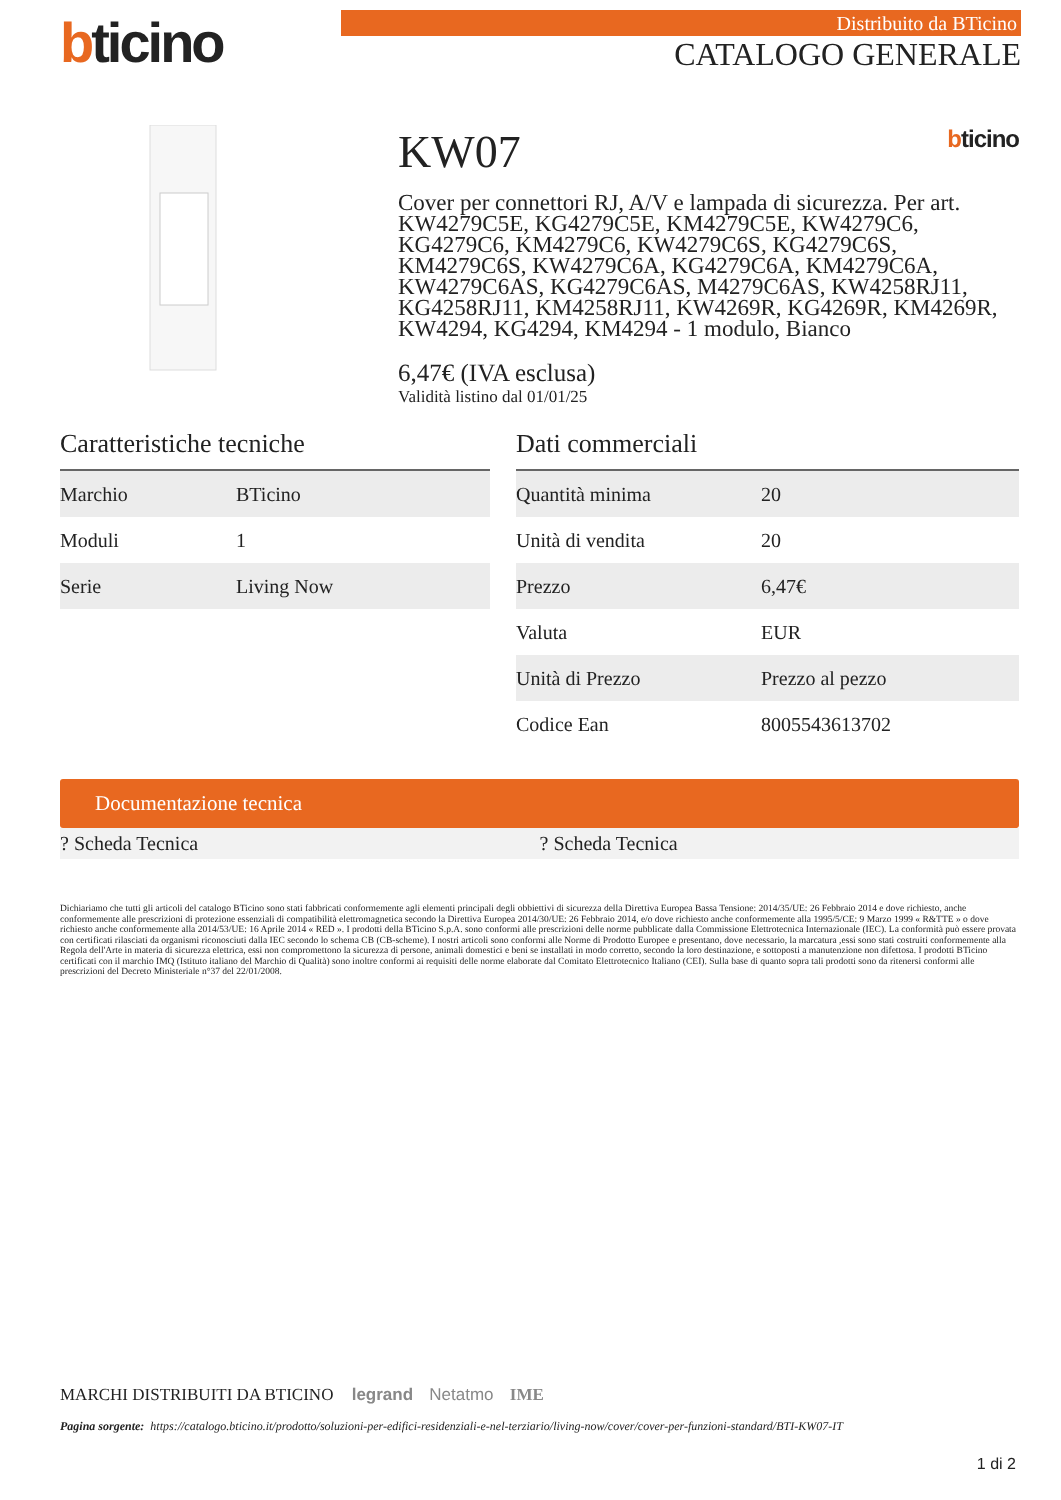bticino
Distribuito da BTicino
CATALOGO GENERALE
KW07 bticino
Cover per connettori RJ, A/V e lampada di sicurezza. Per art. KW4279C5E, KG4279C5E, KM4279C5E, KW4279C6, KG4279C6, KM4279C6, KW4279C6S, KG4279C6S, KM4279C6S, KW4279C6A, KG4279C6A, KM4279C6A, KW4279C6AS, KG4279C6AS, M4279C6AS, KW4258RJ11, KG4258RJ11, KM4258RJ11, KW4269R, KG4269R, KM4269R, KW4294, KG4294, KM4294 - 1 modulo, Bianco
6,47€ (IVA esclusa)
Validità listino dal 01/01/25
Caratteristiche tecniche
| Marchio | BTicino |
| Moduli | 1 |
| Serie | Living Now |
Dati commerciali
| Quantità minima | 20 |
| Unità di vendita | 20 |
| Prezzo | 6,47€ |
| Valuta | EUR |
| Unità di Prezzo | Prezzo al pezzo |
| Codice Ean | 8005543613702 |
Documentazione tecnica
? Scheda Tecnica ? Scheda Tecnica
Dichiariamo che tutti gli articoli del catalogo BTicino sono stati fabbricati conformemente agli elementi principali degli obbiettivi di sicurezza della Direttiva Europea Bassa Tensione: 2014/35/UE: 26 Febbraio 2014 e dove richiesto, anche conformemente alle prescrizioni di protezione essenziali di compatibilità elettromagnetica secondo la Direttiva Europea 2014/30/UE: 26 Febbraio 2014, e/o dove richiesto anche conformemente alla 1995/5/CE: 9 Marzo 1999 « R&TTE » o dove richiesto anche conformemente alla 2014/53/UE: 16 Aprile 2014 « RED ». I prodotti della BTicino S.p.A. sono conformi alle prescrizioni delle norme pubblicate dalla Commissione Elettrotecnica Internazionale (IEC). La conformità può essere provata con certificati rilasciati da organismi riconosciuti dalla IEC secondo lo schema CB (CB-scheme). I nostri articoli sono conformi alle Norme di Prodotto Europee e presentano, dove necessario, la marcatura ,essi sono stati costruiti conformemente alla Regola dell'Arte in materia di sicurezza elettrica, essi non compromettono la sicurezza di persone, animali domestici e beni se installati in modo corretto, secondo la loro destinazione, e sottoposti a manutenzione non difettosa. I prodotti BTicino certificati con il marchio IMQ (Istituto italiano del Marchio di Qualità) sono inoltre conformi ai requisiti delle norme elaborate dal Comitato Elettrotecnico Italiano (CEI). Sulla base di quanto sopra tali prodotti sono da ritenersi conformi alle prescrizioni del Decreto Ministeriale n°37 del 22/01/2008.
MARCHI DISTRIBUITI DA BTICINO legrand Netatmo IME
Pagina sorgente: https://catalogo.bticino.it/prodotto/soluzioni-per-edifici-residenziali-e-nel-terziario/living-now/cover/cover-per-funzioni-standard/BTI-KW07-IT
1 di 2